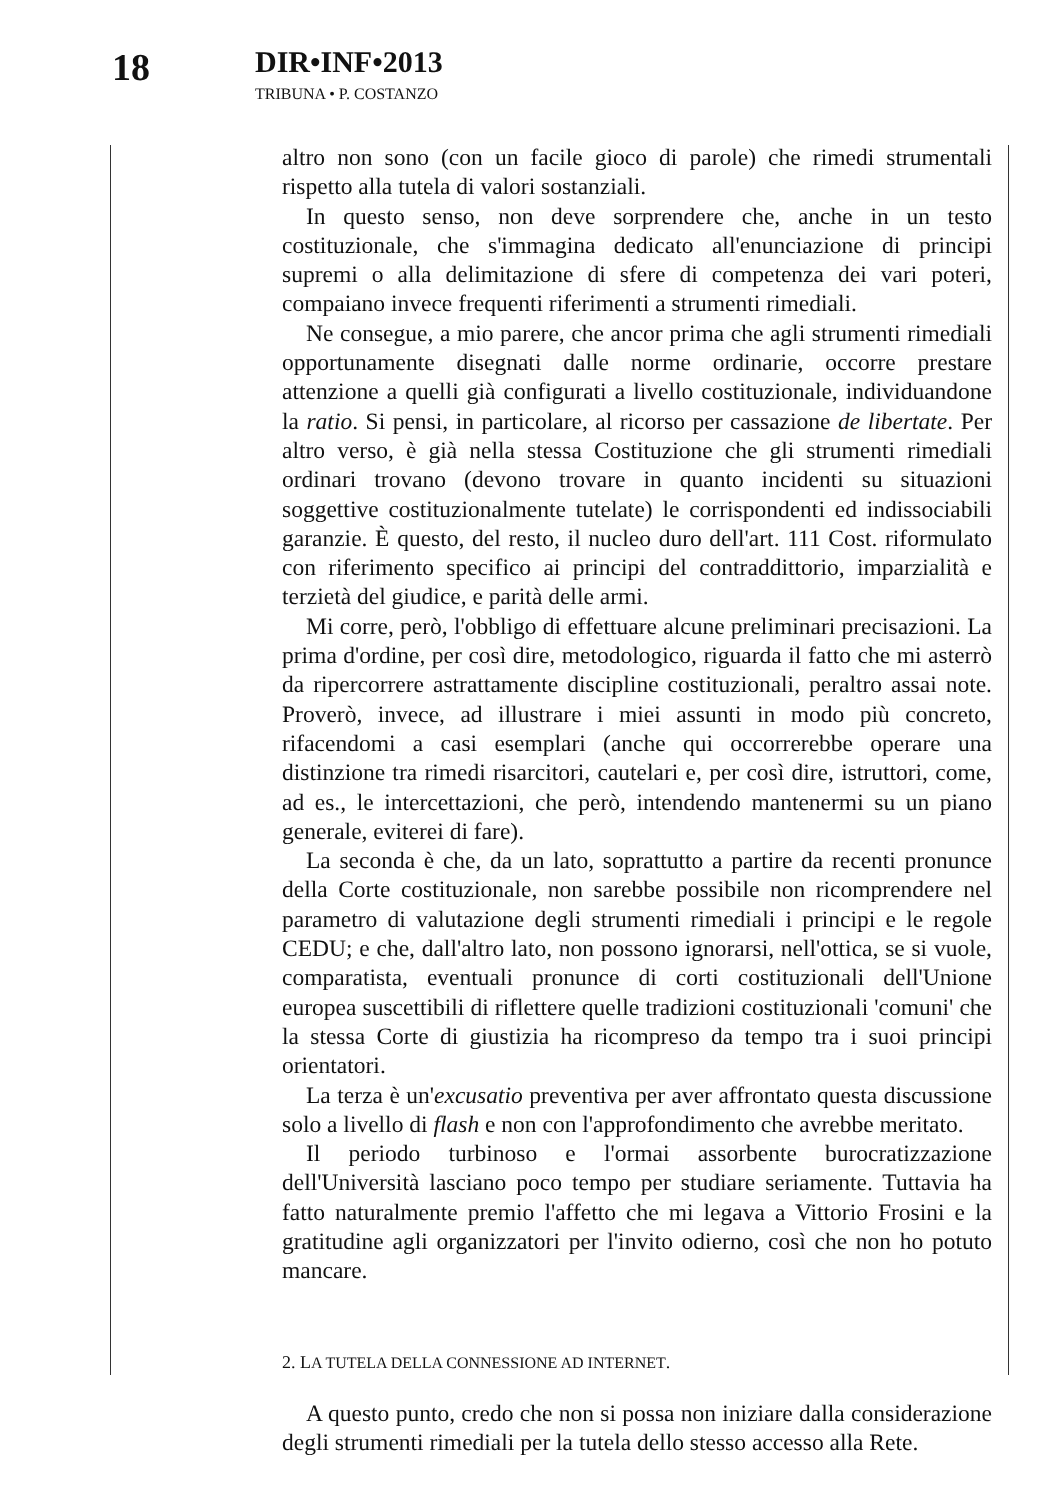18
DIR•INF•2013
TRIBUNA • P. COSTANZO
altro non sono (con un facile gioco di parole) che rimedi strumentali rispetto alla tutela di valori sostanziali.
In questo senso, non deve sorprendere che, anche in un testo costituzionale, che s'immagina dedicato all'enunciazione di principi supremi o alla delimitazione di sfere di competenza dei vari poteri, compaiano invece frequenti riferimenti a strumenti rimediali.
Ne consegue, a mio parere, che ancor prima che agli strumenti rimediali opportunamente disegnati dalle norme ordinarie, occorre prestare attenzione a quelli già configurati a livello costituzionale, individuandone la ratio. Si pensi, in particolare, al ricorso per cassazione de libertate. Per altro verso, è già nella stessa Costituzione che gli strumenti rimediali ordinari trovano (devono trovare in quanto incidenti su situazioni soggettive costituzionalmente tutelate) le corrispondenti ed indissociabili garanzie. È questo, del resto, il nucleo duro dell'art. 111 Cost. riformulato con riferimento specifico ai principi del contraddittorio, imparzialità e terzietà del giudice, e parità delle armi.
Mi corre, però, l'obbligo di effettuare alcune preliminari precisazioni. La prima d'ordine, per così dire, metodologico, riguarda il fatto che mi asterrò da ripercorrere astrattamente discipline costituzionali, peraltro assai note. Proverò, invece, ad illustrare i miei assunti in modo più concreto, rifacendomi a casi esemplari (anche qui occorrerebbe operare una distinzione tra rimedi risarcitori, cautelari e, per così dire, istruttori, come, ad es., le intercettazioni, che però, intendendo mantenermi su un piano generale, eviterei di fare).
La seconda è che, da un lato, soprattutto a partire da recenti pronunce della Corte costituzionale, non sarebbe possibile non ricomprendere nel parametro di valutazione degli strumenti rimediali i principi e le regole CEDU; e che, dall'altro lato, non possono ignorarsi, nell'ottica, se si vuole, comparatista, eventuali pronunce di corti costituzionali dell'Unione europea suscettibili di riflettere quelle tradizioni costituzionali 'comuni' che la stessa Corte di giustizia ha ricompreso da tempo tra i suoi principi orientatori.
La terza è un'excusatio preventiva per aver affrontato questa discussione solo a livello di flash e non con l'approfondimento che avrebbe meritato.
Il periodo turbinoso e l'ormai assorbente burocratizzazione dell'Università lasciano poco tempo per studiare seriamente. Tuttavia ha fatto naturalmente premio l'affetto che mi legava a Vittorio Frosini e la gratitudine agli organizzatori per l'invito odierno, così che non ho potuto mancare.
2. LA TUTELA DELLA CONNESSIONE AD INTERNET.
A questo punto, credo che non si possa non iniziare dalla considerazione degli strumenti rimediali per la tutela dello stesso accesso alla Rete.